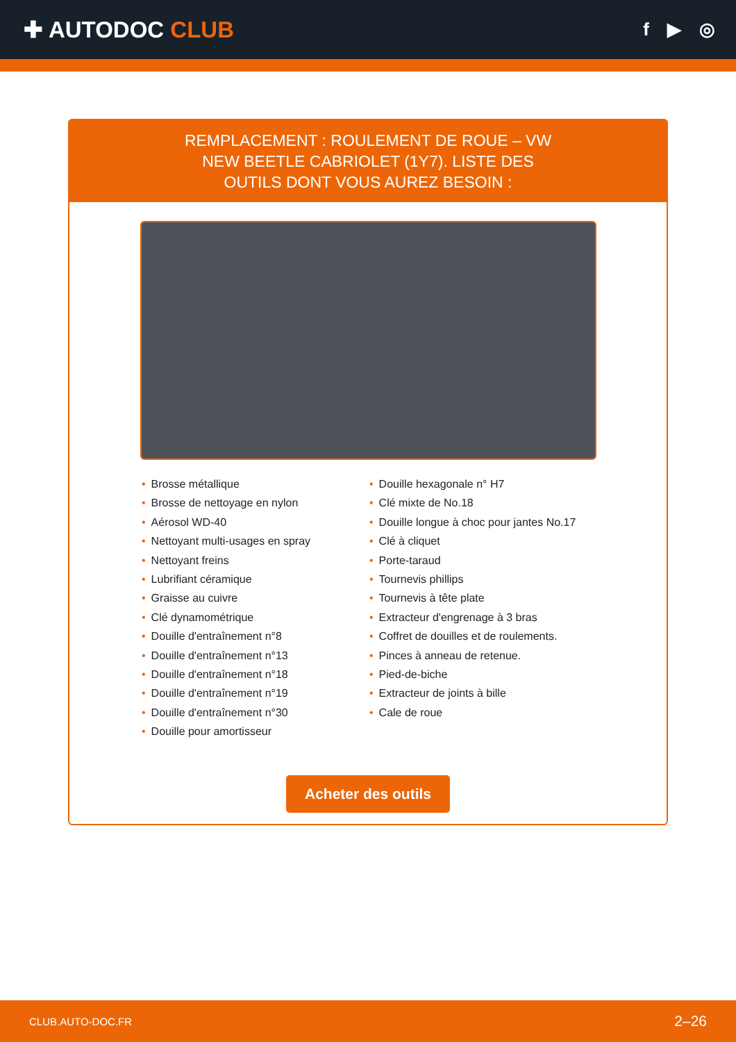✚ AUTODOC CLUB
f ▶ ◎
REMPLACEMENT : ROULEMENT DE ROUE – VW NEW BEETLE CABRIOLET (1Y7). LISTE DES OUTILS DONT VOUS AUREZ BESOIN :
• Brosse métallique
• Brosse de nettoyage en nylon
• Aérosol WD-40
• Nettoyant multi-usages en spray
• Nettoyant freins
• Lubrifiant céramique
• Graisse au cuivre
• Clé dynamométrique
• Douille d'entraînement n°8
• Douille d'entraînement n°13
• Douille d'entraînement n°18
• Douille d'entraînement n°19
• Douille d'entraînement n°30
• Douille pour amortisseur
• Douille hexagonale n° H7
• Clé mixte de No.18
• Douille longue à choc pour jantes No.17
• Clé à cliquet
• Porte-taraud
• Tournevis phillips
• Tournevis à tête plate
• Extracteur d'engrenage à 3 bras
• Coffret de douilles et de roulements.
• Pinces à anneau de retenue.
• Pied-de-biche
• Extracteur de joints à bille
• Cale de roue
Acheter des outils
CLUB.AUTO-DOC.FR 2–26